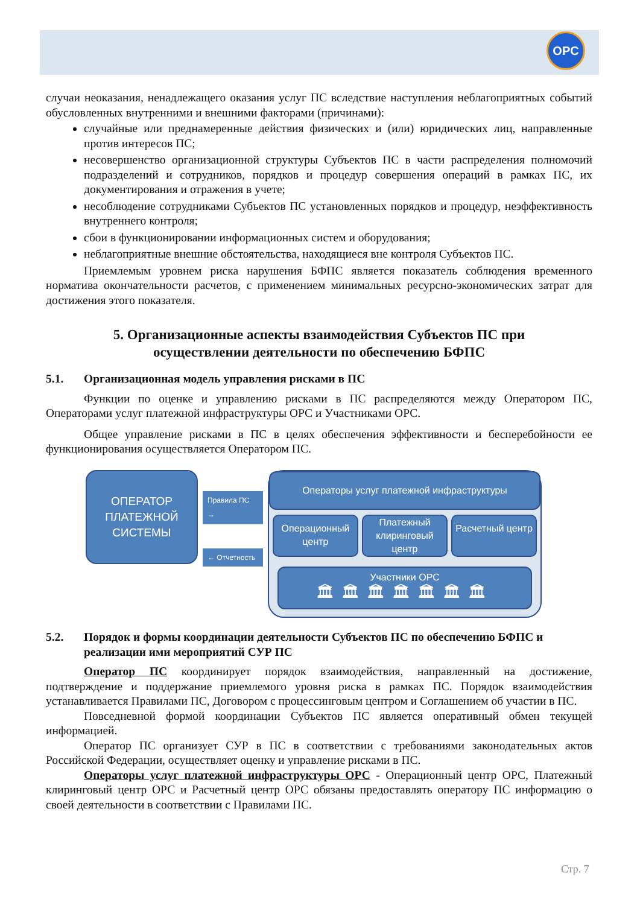OPC
случаи неоказания, ненадлежащего оказания услуг ПС вследствие наступления неблагоприятных событий обусловленных внутренними и внешними факторами (причинами):
случайные или преднамеренные действия физических и (или) юридических лиц, направленные против интересов ПС;
несовершенство организационной структуры Субъектов ПС в части распределения полномочий подразделений и сотрудников, порядков и процедур совершения операций в рамках ПС, их документирования и отражения в учете;
несоблюдение сотрудниками Субъектов ПС установленных порядков и процедур, неэффективность внутреннего контроля;
сбои в функционировании информационных систем и оборудования;
неблагоприятные внешние обстоятельства, находящиеся вне контроля Субъектов ПС.
Приемлемым уровнем риска нарушения БФПС является показатель соблюдения временного норматива окончательности расчетов, с применением минимальных ресурсно-экономических затрат для достижения этого показателя.
5. Организационные аспекты взаимодействия Субъектов ПС при осуществлении деятельности по обеспечению БФПС
5.1. Организационная модель управления рисками в ПС
Функции по оценке и управлению рисками в ПС распределяются между Оператором ПС, Операторами услуг платежной инфраструктуры ОРС и Участниками ОРС.
Общее управление рисками в ПС в целях обеспечения эффективности и бесперебойности ее функционирования осуществляется Оператором ПС.
ОПЕРАТОР
ПЛАТЕЖНОЙ
СИСТЕМЫ
Правила ПС →
← Отчетность
Операторы услуг платежной инфраструктуры
Операционный центр
Платежный клиринговый центр
Расчетный центр
Участники ОРС
🏛🏛🏛🏛🏛🏛🏛
5.2. Порядок и формы координации деятельности Субъектов ПС по обеспечению БФПС и реализации ими мероприятий СУР ПС
Оператор ПС координирует порядок взаимодействия, направленный на достижение, подтверждение и поддержание приемлемого уровня риска в рамках ПС. Порядок взаимодействия устанавливается Правилами ПС, Договором с процессинговым центром и Соглашением об участии в ПС.
Повседневной формой координации Субъектов ПС является оперативный обмен текущей информацией.
Оператор ПС организует СУР в ПС в соответствии с требованиями законодательных актов Российской Федерации, осуществляет оценку и управление рисками в ПС.
Операторы услуг платежной инфраструктуры ОРС - Операционный центр ОРС, Платежный клиринговый центр ОРС и Расчетный центр ОРС обязаны предоставлять оператору ПС информацию о своей деятельности в соответствии с Правилами ПС.
Стр. 7